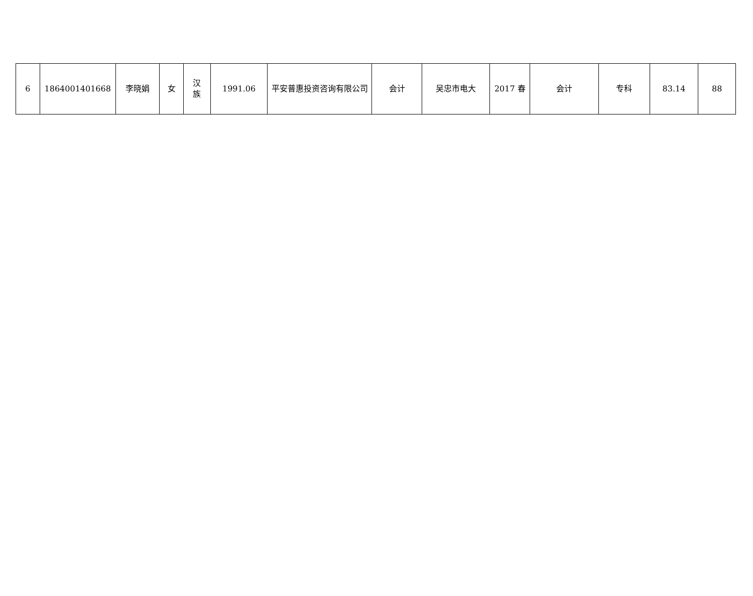| 6 | 1864001401668 | 李晓娟 | 女 | 汉 族 | 1991.06 | 平安普惠投资咨询有限公司 | 会计 | 吴忠市电大 | 2017 春 | 会计 | 专科 | 83.14 | 88 |